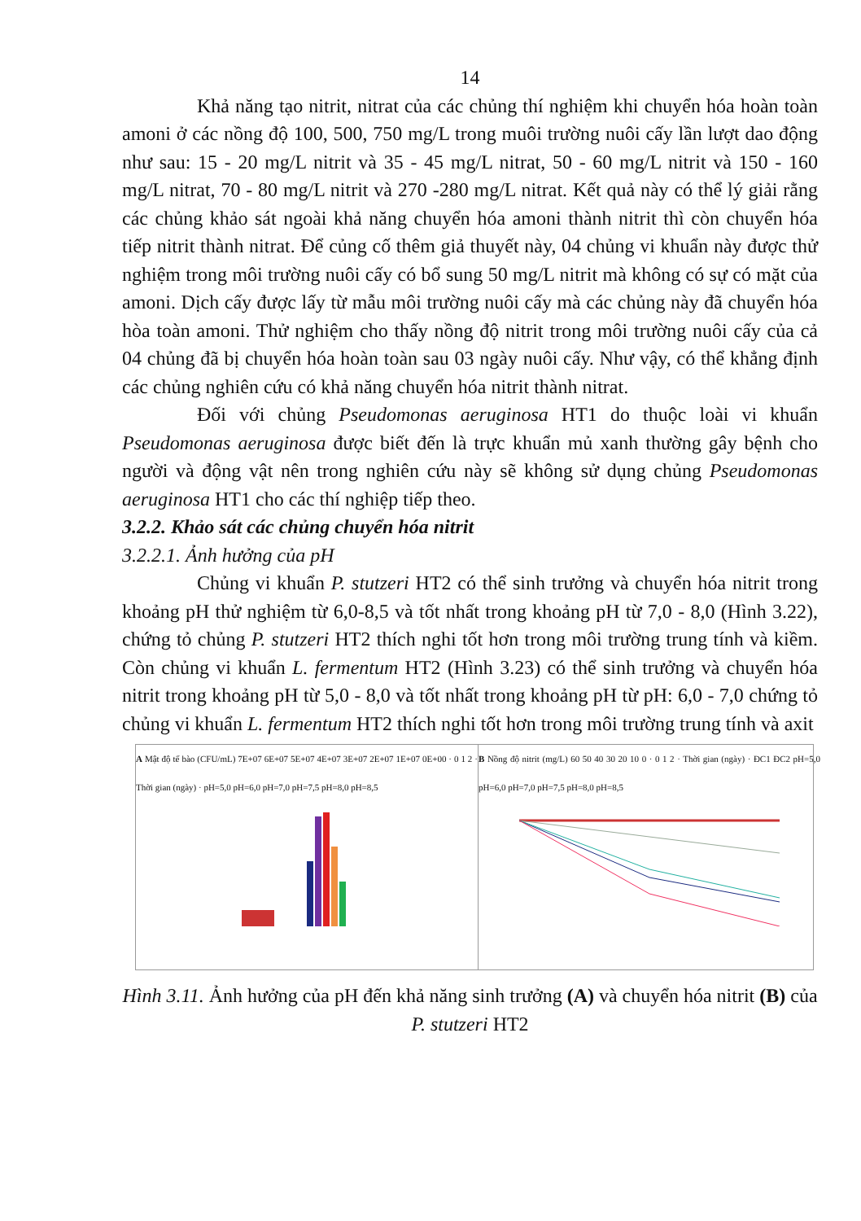14
Khả năng tạo nitrit, nitrat của các chủng thí nghiệm khi chuyển hóa hoàn toàn amoni ở các nồng độ 100, 500, 750 mg/L trong muôi trường nuôi cấy lần lượt dao động như sau: 15 - 20 mg/L nitrit và 35 - 45 mg/L nitrat, 50 - 60 mg/L nitrit và 150 - 160 mg/L nitrat, 70 - 80 mg/L nitrit và 270 -280 mg/L nitrat. Kết quả này có thể lý giải rằng các chủng khảo sát ngoài khả năng chuyển hóa amoni thành nitrit thì còn chuyển hóa tiếp nitrit thành nitrat. Để củng cố thêm giả thuyết này, 04 chủng vi khuẩn này được thử nghiệm trong môi trường nuôi cấy có bổ sung 50 mg/L nitrit mà không có sự có mặt của amoni. Dịch cấy được lấy từ mẫu môi trường nuôi cấy mà các chủng này đã chuyển hóa hòa toàn amoni. Thử nghiệm cho thấy nồng độ nitrit trong môi trường nuôi cấy của cả 04 chủng đã bị chuyển hóa hoàn toàn sau 03 ngày nuôi cấy. Như vậy, có thể khẳng định các chủng nghiên cứu có khả năng chuyển hóa nitrit thành nitrat.
Đối với chủng Pseudomonas aeruginosa HT1 do thuộc loài vi khuẩn Pseudomonas aeruginosa được biết đến là trực khuẩn mủ xanh thường gây bệnh cho người và động vật nên trong nghiên cứu này sẽ không sử dụng chủng Pseudomonas aeruginosa HT1 cho các thí nghiệp tiếp theo.
3.2.2. Khảo sát các chủng chuyển hóa nitrit
3.2.2.1. Ảnh hưởng của pH
Chủng vi khuẩn P. stutzeri HT2 có thể sinh trưởng và chuyển hóa nitrit trong khoảng pH thử nghiệm từ 6,0-8,5 và tốt nhất trong khoảng pH từ 7,0 - 8,0 (Hình 3.22), chứng tỏ chủng P. stutzeri HT2 thích nghi tốt hơn trong môi trường trung tính và kiềm. Còn chủng vi khuẩn L. fermentum HT2 (Hình 3.23) có thể sinh trưởng và chuyển hóa nitrit trong khoảng pH từ 5,0 - 8,0 và tốt nhất trong khoảng pH từ pH: 6,0 - 7,0 chứng tỏ chủng vi khuẩn L. fermentum HT2 thích nghi tốt hơn trong môi trường trung tính và axit
A Mật độ tế bào (CFU/mL) 7E+07 6E+07 5E+07 4E+07 3E+07 2E+07 1E+07 0E+00 · 0 1 2 · Thời gian (ngày) · pH=5,0 pH=6,0 pH=7,0 pH=7,5 pH=8,0 pH=8,5
B Nồng độ nitrit (mg/L) 60 50 40 30 20 10 0 · 0 1 2 · Thời gian (ngày) · ĐC1 ĐC2 pH=5,0 pH=6,0 pH=7,0 pH=7,5 pH=8,0 pH=8,5
Hình 3.11. Ảnh hưởng của pH đến khả năng sinh trưởng (A) và chuyển hóa nitrit (B) của P. stutzeri HT2